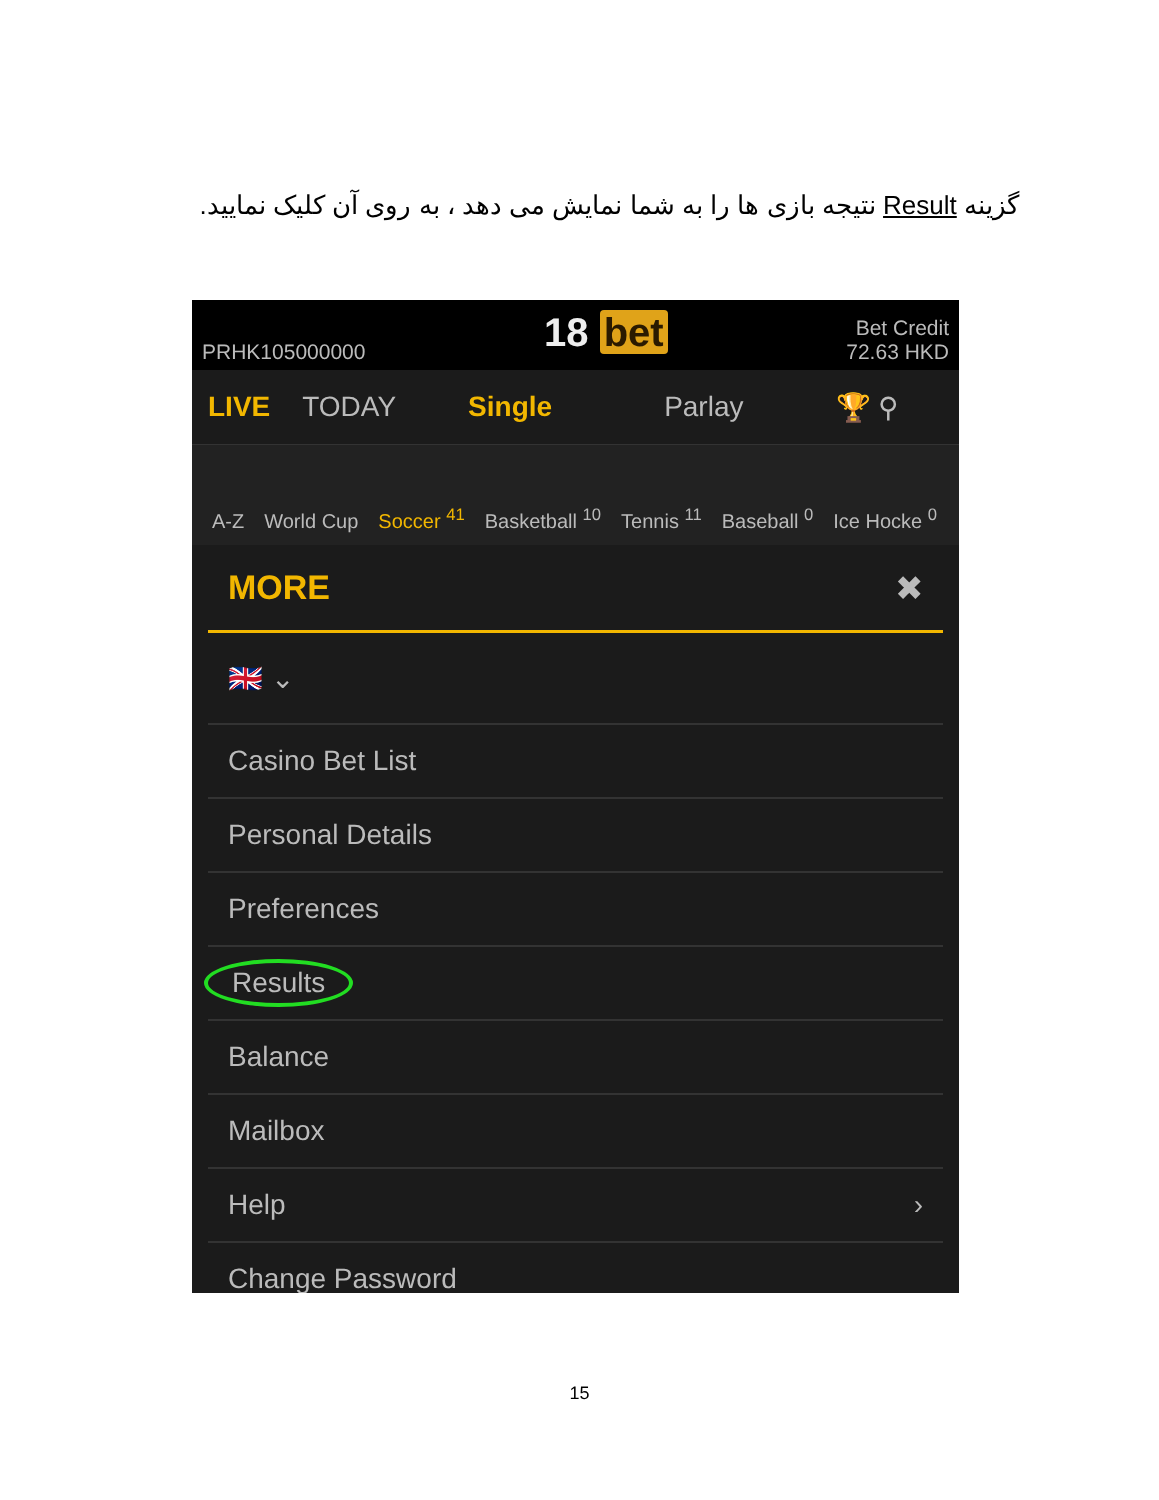گزینه Result نتیجه بازی ها را به شما نمایش می دهد ، به روی آن کلیک نمایید.
PRHK105000000
18 bet
Bet Credit
72.63 HKD
LIVE TODAY Single Parlay 🏆 ⚲
A-Z
World Cup
Soccer <sup>41</sup>
Basketball <sup>10</sup>
Tennis <sup>11</sup>
Baseball <sup>0</sup>
Ice Hocke <sup>0</sup>
MORE ✖
🇬🇧 ⌄
Casino Bet List
Personal Details
Preferences
Results
Balance
Mailbox
Help ›
Change Password
15